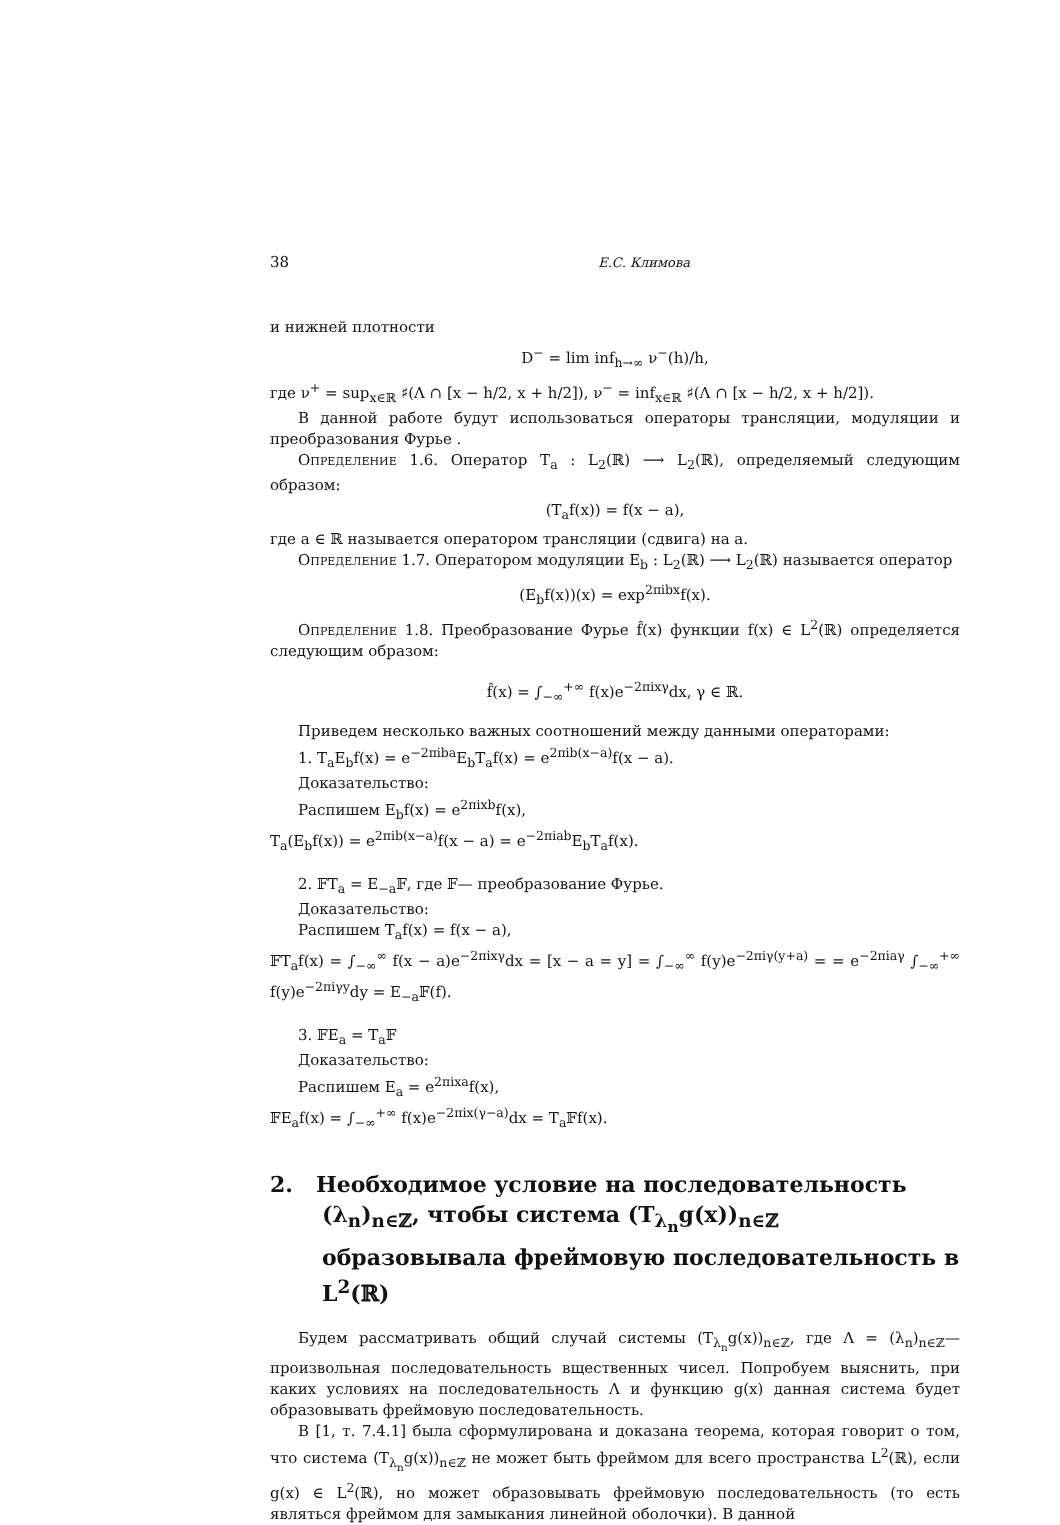38 Е.С. Климова
и нижней плотности
D<sup>−</sup> = lim inf<sub>h→∞</sub> ν<sup>−</sup>(h)/h,
где ν<sup>+</sup> = sup<sub>x∈ℝ</sub> ♯(Λ ∩ [x − h/2, x + h/2]), ν<sup>−</sup> = inf<sub>x∈ℝ</sub> ♯(Λ ∩ [x − h/2, x + h/2]).
В данной работе будут использоваться операторы трансляции, модуляции и преобразования Фурье .
Определение 1.6. Оператор T<sub>a</sub> : L<sub>2</sub>(ℝ) ⟶ L<sub>2</sub>(ℝ), определяемый следующим образом:
(T<sub>a</sub>f(x)) = f(x − a),
где a ∈ ℝ называется оператором трансляции (сдвига) на a.
Определение 1.7. Оператором модуляции E<sub>b</sub> : L<sub>2</sub>(ℝ) ⟶ L<sub>2</sub>(ℝ) называется оператор
(E<sub>b</sub>f(x))(x) = exp<sup>2πibx</sup>f(x).
Определение 1.8. Преобразование Фурье f̂(x) функции f(x) ∈ L<sup>2</sup>(ℝ) определяется следующим образом:
f̂(x) = ∫<sub>−∞</sub><sup>+∞</sup> f(x)e<sup>−2πixγ</sup>dx, γ ∈ ℝ.
Приведем несколько важных соотношений между данными операторами:
1. T<sub>a</sub>E<sub>b</sub>f(x) = e<sup>−2πiba</sup>E<sub>b</sub>T<sub>a</sub>f(x) = e<sup>2πib(x−a)</sup>f(x − a).
Доказательство:
Распишем E<sub>b</sub>f(x) = e<sup>2πixb</sup>f(x),
T<sub>a</sub>(E<sub>b</sub>f(x)) = e<sup>2πib(x−a)</sup>f(x − a) = e<sup>−2πiab</sup>E<sub>b</sub>T<sub>a</sub>f(x).
2. 𝔽T<sub>a</sub> = E<sub>−a</sub>𝔽, где 𝔽— преобразование Фурье.
Доказательство:
Распишем T<sub>a</sub>f(x) = f(x − a),
𝔽T<sub>a</sub>f(x) = ∫<sub>−∞</sub><sup>∞</sup> f(x − a)e<sup>−2πixγ</sup>dx = [x − a = y] = ∫<sub>−∞</sub><sup>∞</sup> f(y)e<sup>−2πiγ(y+a)</sup> = = e<sup>−2πiaγ</sup> ∫<sub>−∞</sub><sup>+∞</sup> f(y)e<sup>−2πiγy</sup>dy = E<sub>−a</sub>𝔽(f).
3. 𝔽E<sub>a</sub> = T<sub>a</sub>𝔽
Доказательство:
Распишем E<sub>a</sub> = e<sup>2πixa</sup>f(x),
𝔽E<sub>a</sub>f(x) = ∫<sub>−∞</sub><sup>+∞</sup> f(x)e<sup>−2πix(γ−a)</sup>dx = T<sub>a</sub>𝔽f(x).
2. Необходимое условие на последовательность (λ<sub>n</sub>)<sub>n∈ℤ</sub>, чтобы система (T<sub>λ<sub>n</sub></sub>g(x))<sub>n∈ℤ</sub> образовывала фреймовую последовательность в L<sup>2</sup>(ℝ)
Будем рассматривать общий случай системы (T<sub>λ<sub>n</sub></sub>g(x))<sub>n∈ℤ</sub>, где Λ = (λ<sub>n</sub>)<sub>n∈ℤ</sub>— произвольная последовательность вщественных чисел. Попробуем выяснить, при каких условиях на последовательность Λ и функцию g(x) данная система будет образовывать фреймовую последовательность.
В [1, т. 7.4.1] была сформулирована и доказана теорема, которая говорит о том, что система (T<sub>λ<sub>n</sub></sub>g(x))<sub>n∈ℤ</sub> не может быть фреймом для всего пространства L<sup>2</sup>(ℝ), если g(x) ∈ L<sup>2</sup>(ℝ), но может образовывать фреймовую последовательность (то есть являться фреймом для замыкания линейной оболочки). В данной